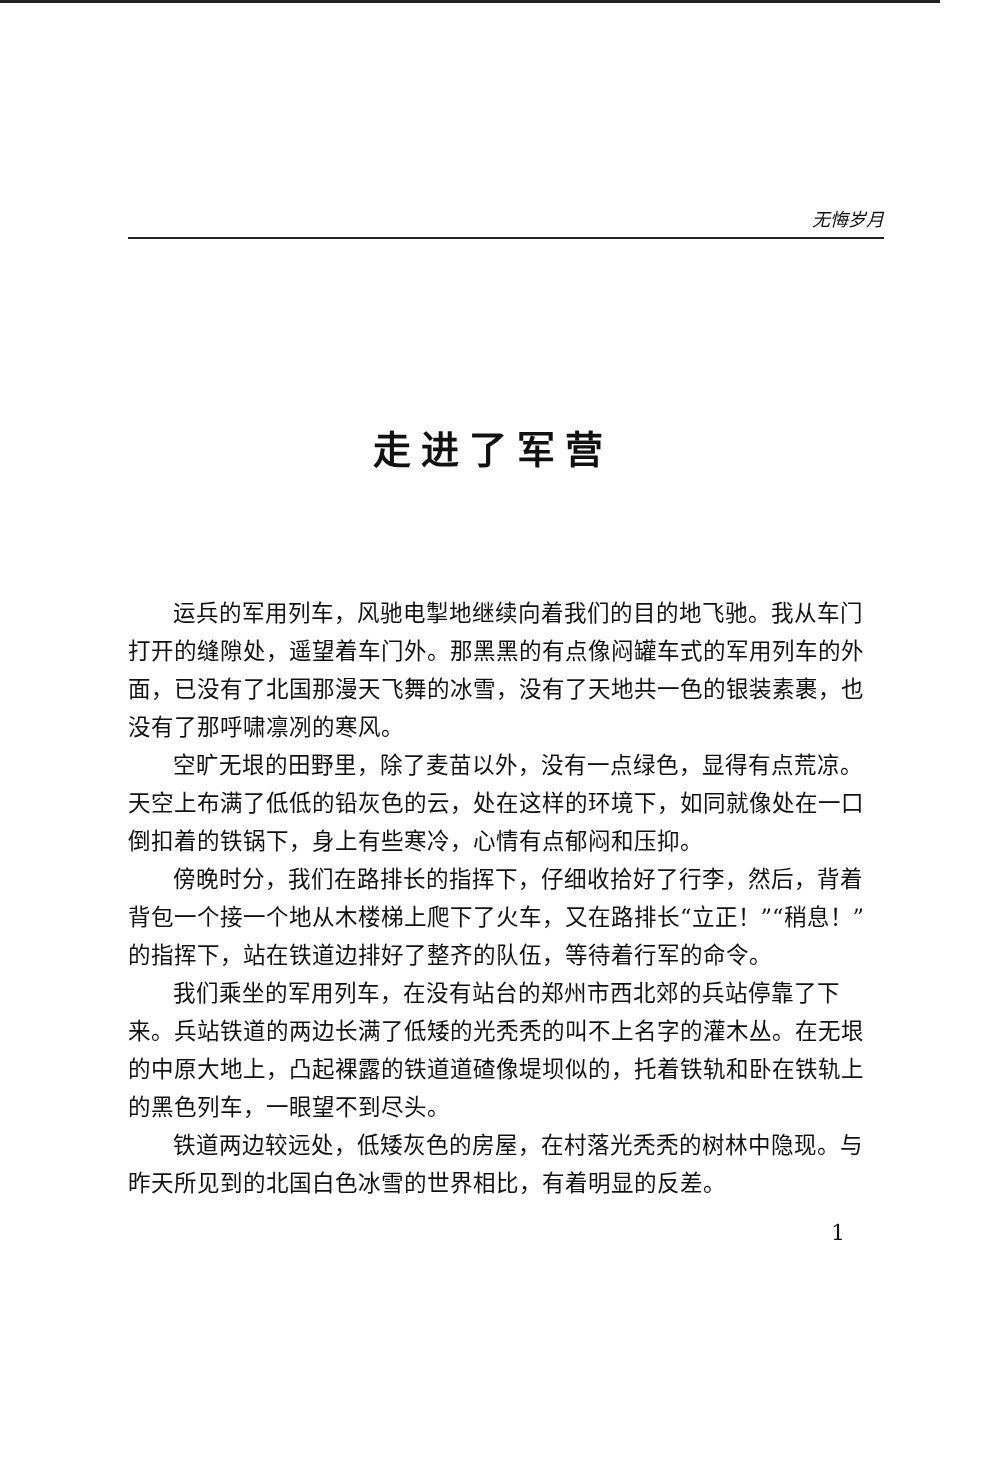无悔岁月
走进了军营
运兵的军用列车，风驰电掣地继续向着我们的目的地飞驰。我从车门打开的缝隙处，遥望着车门外。那黑黑的有点像闷罐车式的军用列车的外面，已没有了北国那漫天飞舞的冰雪，没有了天地共一色的银装素裹，也没有了那呼啸凛冽的寒风。
空旷无垠的田野里，除了麦苗以外，没有一点绿色，显得有点荒凉。天空上布满了低低的铅灰色的云，处在这样的环境下，如同就像处在一口倒扣着的铁锅下，身上有些寒冷，心情有点郁闷和压抑。
傍晚时分，我们在路排长的指挥下，仔细收拾好了行李，然后，背着背包一个接一个地从木楼梯上爬下了火车，又在路排长“立正！”“稍息！”的指挥下，站在铁道边排好了整齐的队伍，等待着行军的命令。
我们乘坐的军用列车，在没有站台的郑州市西北郊的兵站停靠了下来。兵站铁道的两边长满了低矮的光秃秃的叫不上名字的灌木丛。在无垠的中原大地上，凸起裸露的铁道道碴像堤坝似的，托着铁轨和卧在铁轨上的黑色列车，一眼望不到尽头。
铁道两边较远处，低矮灰色的房屋，在村落光秃秃的树林中隐现。与昨天所见到的北国白色冰雪的世界相比，有着明显的反差。
1